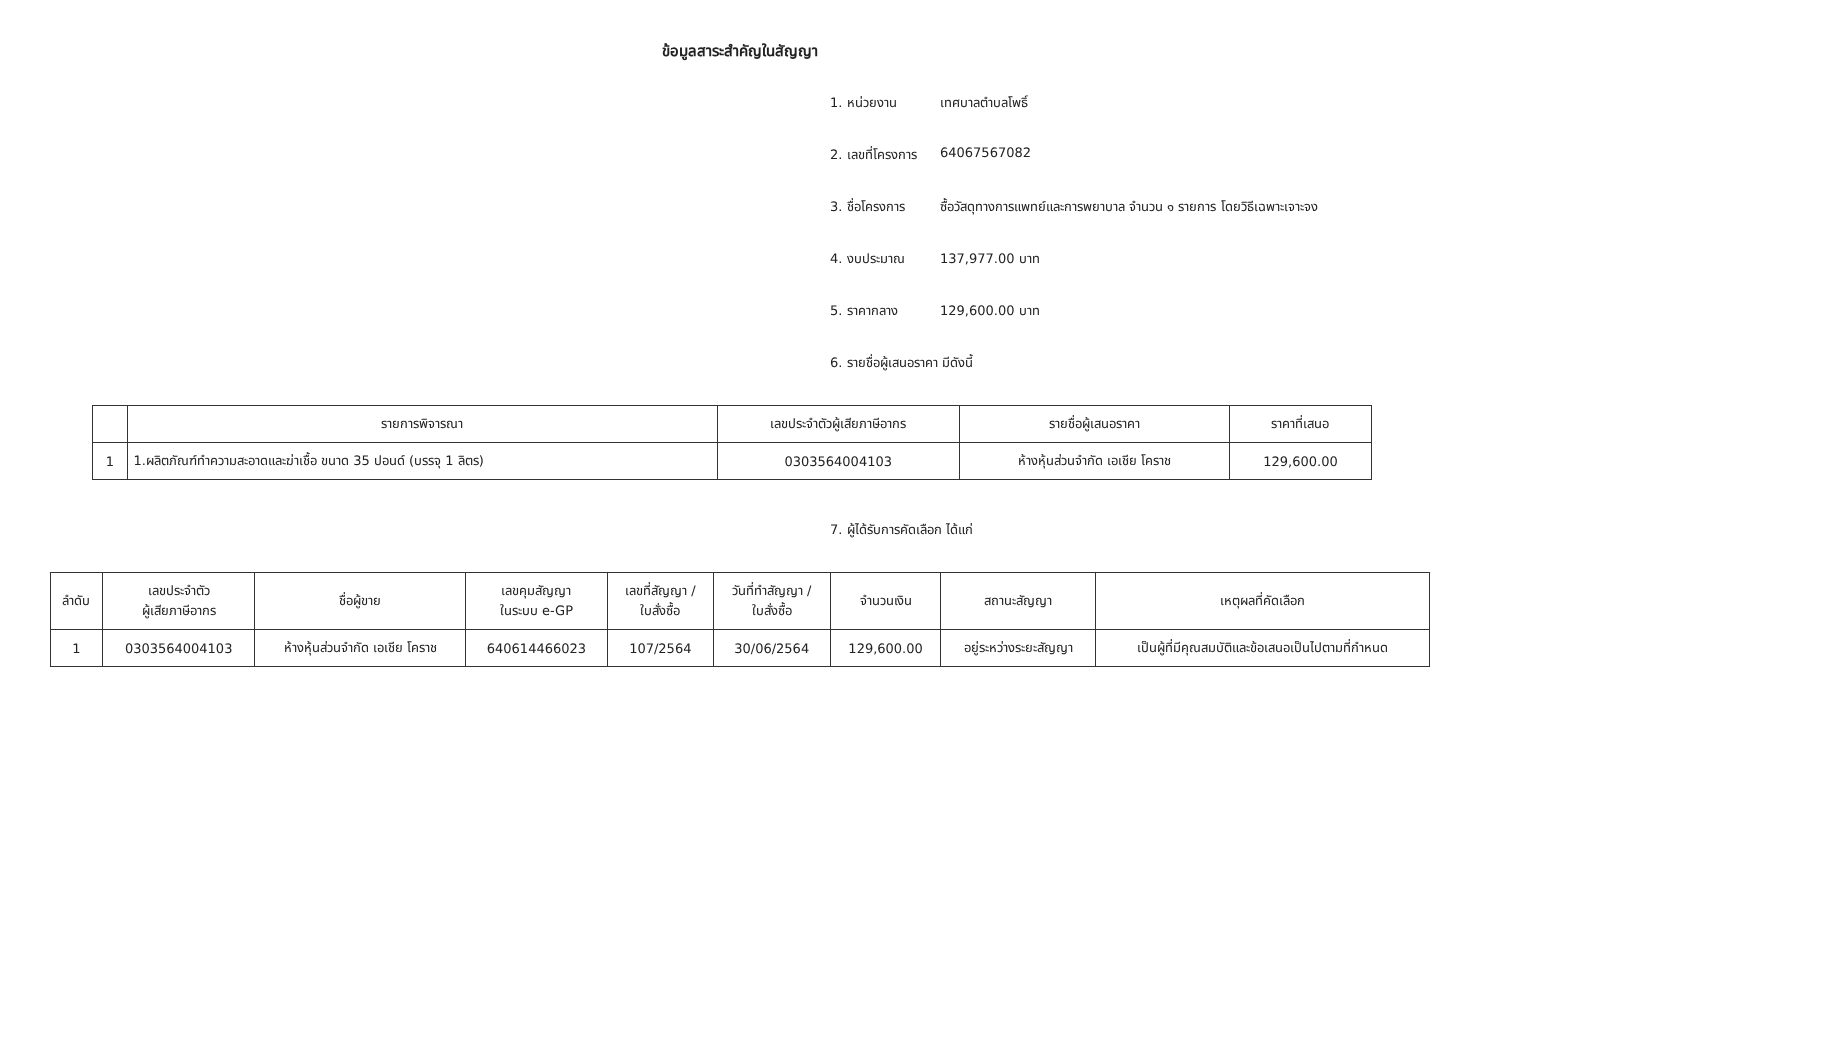ข้อมูลสาระสำคัญในสัญญา
1. หน่วยงาน เทศบาลตำบลโพธิ์
2. เลขที่โครงการ 64067567082
3. ชื่อโครงการ ซื้อวัสดุทางการแพทย์และการพยาบาล จำนวน ๑ รายการ โดยวิธีเฉพาะเจาะจง
4. งบประมาณ 137,977.00 บาท
5. ราคากลาง 129,600.00 บาท
6. รายชื่อผู้เสนอราคา มีดังนี้
| | รายการพิจารณา | เลขประจำตัวผู้เสียภาษีอากร | รายชื่อผู้เสนอราคา | ราคาที่เสนอ |
| --- | --- | --- | --- | --- |
| 1 | 1.ผลิตภัณฑ์ทำความสะอาดและฆ่าเชื้อ ขนาด 35 ปอนด์ (บรรจุ 1 ลิตร) | 0303564004103 | ห้างหุ้นส่วนจำกัด เอเชีย โคราช | 129,600.00 |
7. ผู้ได้รับการคัดเลือก ได้แก่
| ลำดับ | เลขประจำตัว ผู้เสียภาษีอากร | ชื่อผู้ขาย | เลขคุมสัญญา ในระบบ e-GP | เลขที่สัญญา / ใบสั่งซื้อ | วันที่ทำสัญญา / ใบสั่งซื้อ | จำนวนเงิน | สถานะสัญญา | เหตุผลที่คัดเลือก |
| --- | --- | --- | --- | --- | --- | --- | --- | --- |
| 1 | 0303564004103 | ห้างหุ้นส่วนจำกัด เอเชีย โคราช | 640614466023 | 107/2564 | 30/06/2564 | 129,600.00 | อยู่ระหว่างระยะสัญญา | เป็นผู้ที่มีคุณสมบัติและข้อเสนอเป็นไปตามที่กำหนด |